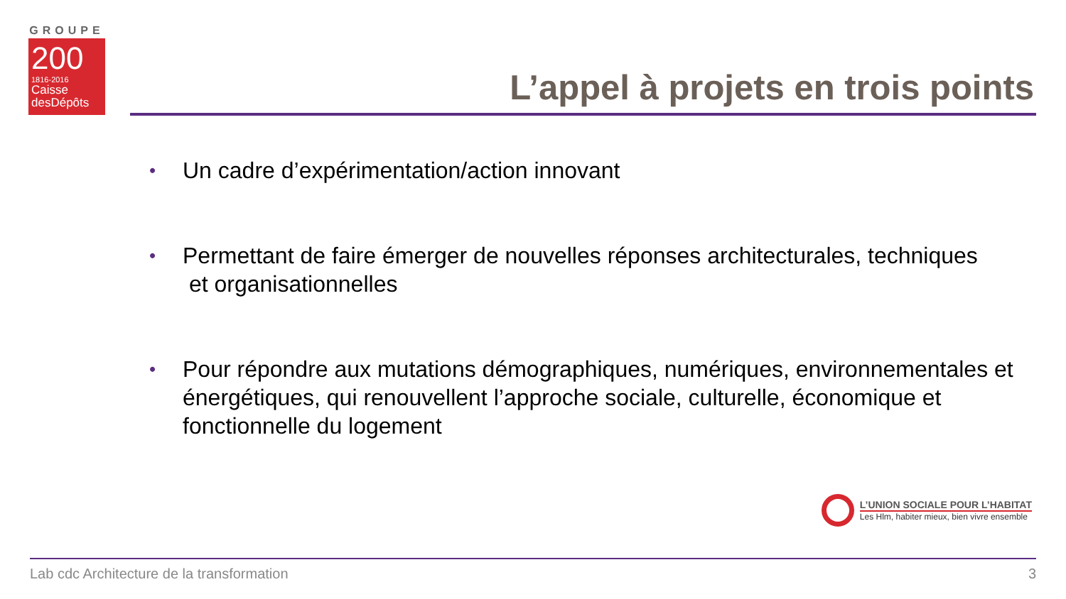GROUPE
200
1816-2016
Caisse
desDépôts
L’appel à projets en trois points
• Un cadre d’expérimentation/action innovant
• Permettant de faire émerger de nouvelles réponses architecturales, techniques
et organisationnelles
• Pour répondre aux mutations démographiques, numériques, environnementales et énergétiques, qui renouvellent l’approche sociale, culturelle, économique et fonctionnelle du logement
L’UNION SOCIALE POUR L’HABITAT
Les Hlm, habiter mieux, bien vivre ensemble
Lab cdc Architecture de la transformation 3